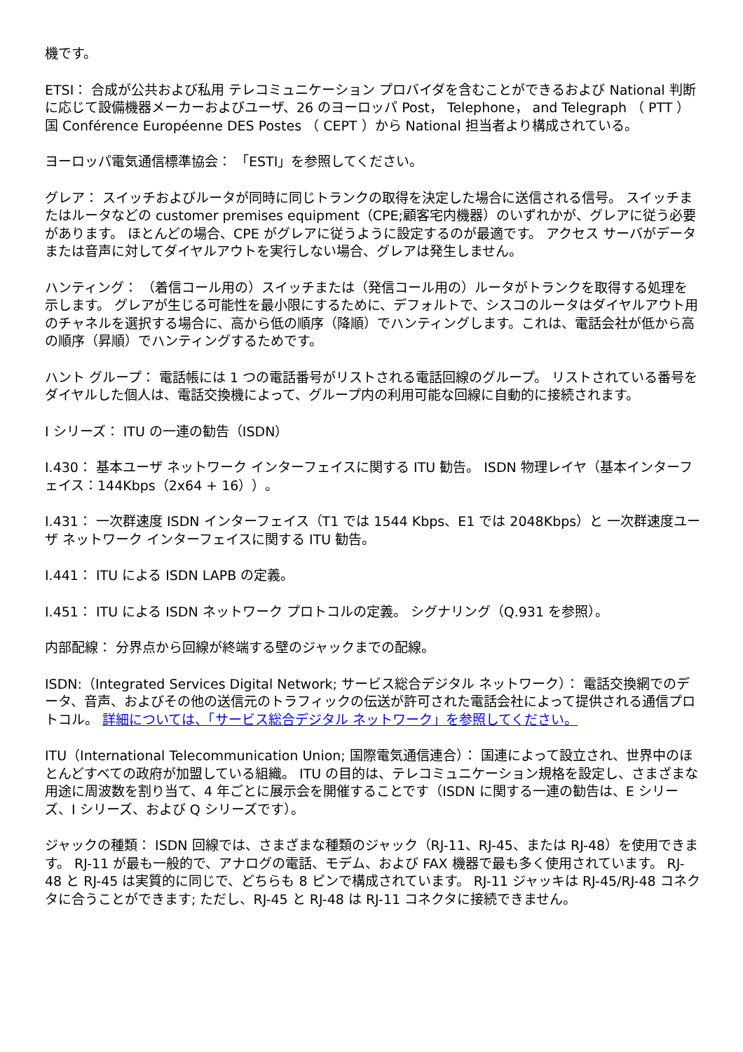機です。
ETSI： 合成が公共および私用 テレコミュニケーション プロバイダを含むことができるおよび National 判断に応じて設備機器メーカーおよびユーザ、26 のヨーロッパ Post， Telephone， and Telegraph （ PTT ）国 Conférence Européenne DES Postes （ CEPT ）から National 担当者より構成されている。
ヨーロッパ電気通信標準協会： 「ESTI」を参照してください。
グレア： スイッチおよびルータが同時に同じトランクの取得を決定した場合に送信される信号。 スイッチまたはルータなどの customer premises equipment（CPE;顧客宅内機器）のいずれかが、グレアに従う必要があります。 ほとんどの場合、CPE がグレアに従うように設定するのが最適です。 アクセス サーバがデータまたは音声に対してダイヤルアウトを実行しない場合、グレアは発生しません。
ハンティング： （着信コール用の）スイッチまたは（発信コール用の）ルータがトランクを取得する処理を示します。 グレアが生じる可能性を最小限にするために、デフォルトで、シスコのルータはダイヤルアウト用のチャネルを選択する場合に、高から低の順序（降順）でハンティングします。これは、電話会社が低から高の順序（昇順）でハンティングするためです。
ハント グループ： 電話帳には 1 つの電話番号がリストされる電話回線のグループ。 リストされている番号をダイヤルした個人は、電話交換機によって、グループ内の利用可能な回線に自動的に接続されます。
I シリーズ： ITU の一連の勧告（ISDN）
I.430： 基本ユーザ ネットワーク インターフェイスに関する ITU 勧告。 ISDN 物理レイヤ（基本インターフェイス：144Kbps（2x64 + 16））。
I.431： 一次群速度 ISDN インターフェイス（T1 では 1544 Kbps、E1 では 2048Kbps）と 一次群速度ユーザ ネットワーク インターフェイスに関する ITU 勧告。
I.441： ITU による ISDN LAPB の定義。
I.451： ITU による ISDN ネットワーク プロトコルの定義。 シグナリング（Q.931 を参照）。
内部配線： 分界点から回線が終端する壁のジャックまでの配線。
ISDN:（Integrated Services Digital Network; サービス総合デジタル ネットワーク）： 電話交換網でのデータ、音声、およびその他の送信元のトラフィックの伝送が許可された電話会社によって提供される通信プロトコル。 詳細については、「サービス総合デジタル ネットワーク」を参照してください。
ITU（International Telecommunication Union; 国際電気通信連合）： 国連によって設立され、世界中のほとんどすべての政府が加盟している組織。 ITU の目的は、テレコミュニケーション規格を設定し、さまざまな用途に周波数を割り当て、4 年ごとに展示会を開催することです（ISDN に関する一連の勧告は、E シリーズ、I シリーズ、および Q シリーズです）。
ジャックの種類： ISDN 回線では、さまざまな種類のジャック（RJ-11、RJ-45、または RJ-48）を使用できます。 RJ-11 が最も一般的で、アナログの電話、モデム、および FAX 機器で最も多く使用されています。 RJ-48 と RJ-45 は実質的に同じで、どちらも 8 ピンで構成されています。 RJ-11 ジャッキは RJ-45/RJ-48 コネクタに合うことができます; ただし、RJ-45 と RJ-48 は RJ-11 コネクタに接続できません。